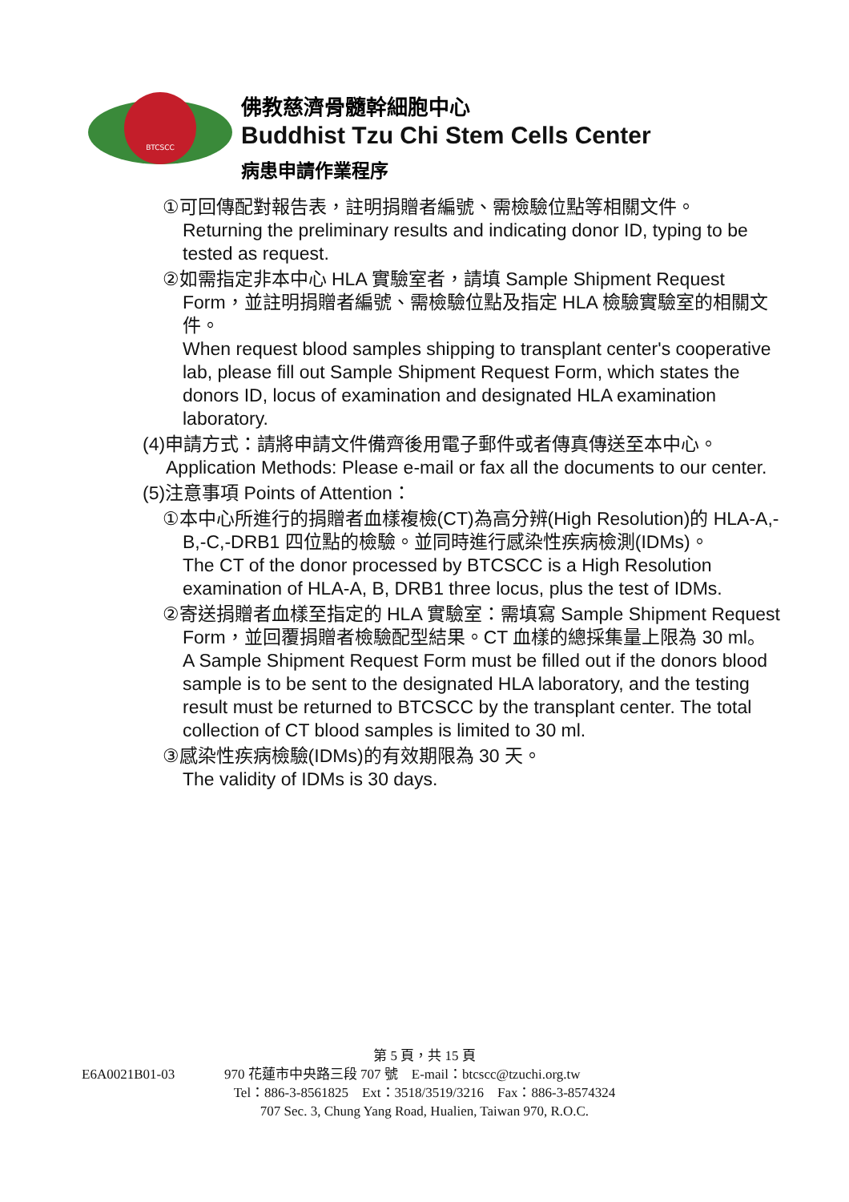BTCSCC
佛教慈濟骨髓幹細胞中心
Buddhist Tzu Chi Stem Cells Center
病患申請作業程序
①可回傳配對報告表，註明捐贈者編號、需檢驗位點等相關文件。
Returning the preliminary results and indicating donor ID, typing to be tested as request.
②如需指定非本中心 HLA 實驗室者，請填 Sample Shipment Request Form，並註明捐贈者編號、需檢驗位點及指定 HLA 檢驗實驗室的相關文件。
When request blood samples shipping to transplant center's cooperative lab, please fill out Sample Shipment Request Form, which states the donors ID, locus of examination and designated HLA examination laboratory.
(4)申請方式：請將申請文件備齊後用電子郵件或者傳真傳送至本中心。
Application Methods: Please e-mail or fax all the documents to our center.
(5)注意事項 Points of Attention：
①本中心所進行的捐贈者血樣複檢(CT)為高分辨(High Resolution)的 HLA-A,-B,-C,-DRB1 四位點的檢驗。並同時進行感染性疾病檢測(IDMs)。
The CT of the donor processed by BTCSCC is a High Resolution examination of HLA-A, B, DRB1 three locus, plus the test of IDMs.
②寄送捐贈者血樣至指定的 HLA 實驗室：需填寫 Sample Shipment Request Form，並回覆捐贈者檢驗配型結果。CT 血樣的總採集量上限為 30 ml。
A Sample Shipment Request Form must be filled out if the donors blood sample is to be sent to the designated HLA laboratory, and the testing result must be returned to BTCSCC by the transplant center. The total collection of CT blood samples is limited to 30 ml.
③感染性疾病檢驗(IDMs)的有效期限為 30 天。
The validity of IDMs is 30 days.
第 5 頁，共 15 頁
E6A0021B01-03 970 花蓮市中央路三段 707 號　E-mail：btcscc@tzuchi.org.tw
Tel：886-3-8561825　Ext：3518/3519/3216　Fax：886-3-8574324
707 Sec. 3, Chung Yang Road, Hualien, Taiwan 970, R.O.C.